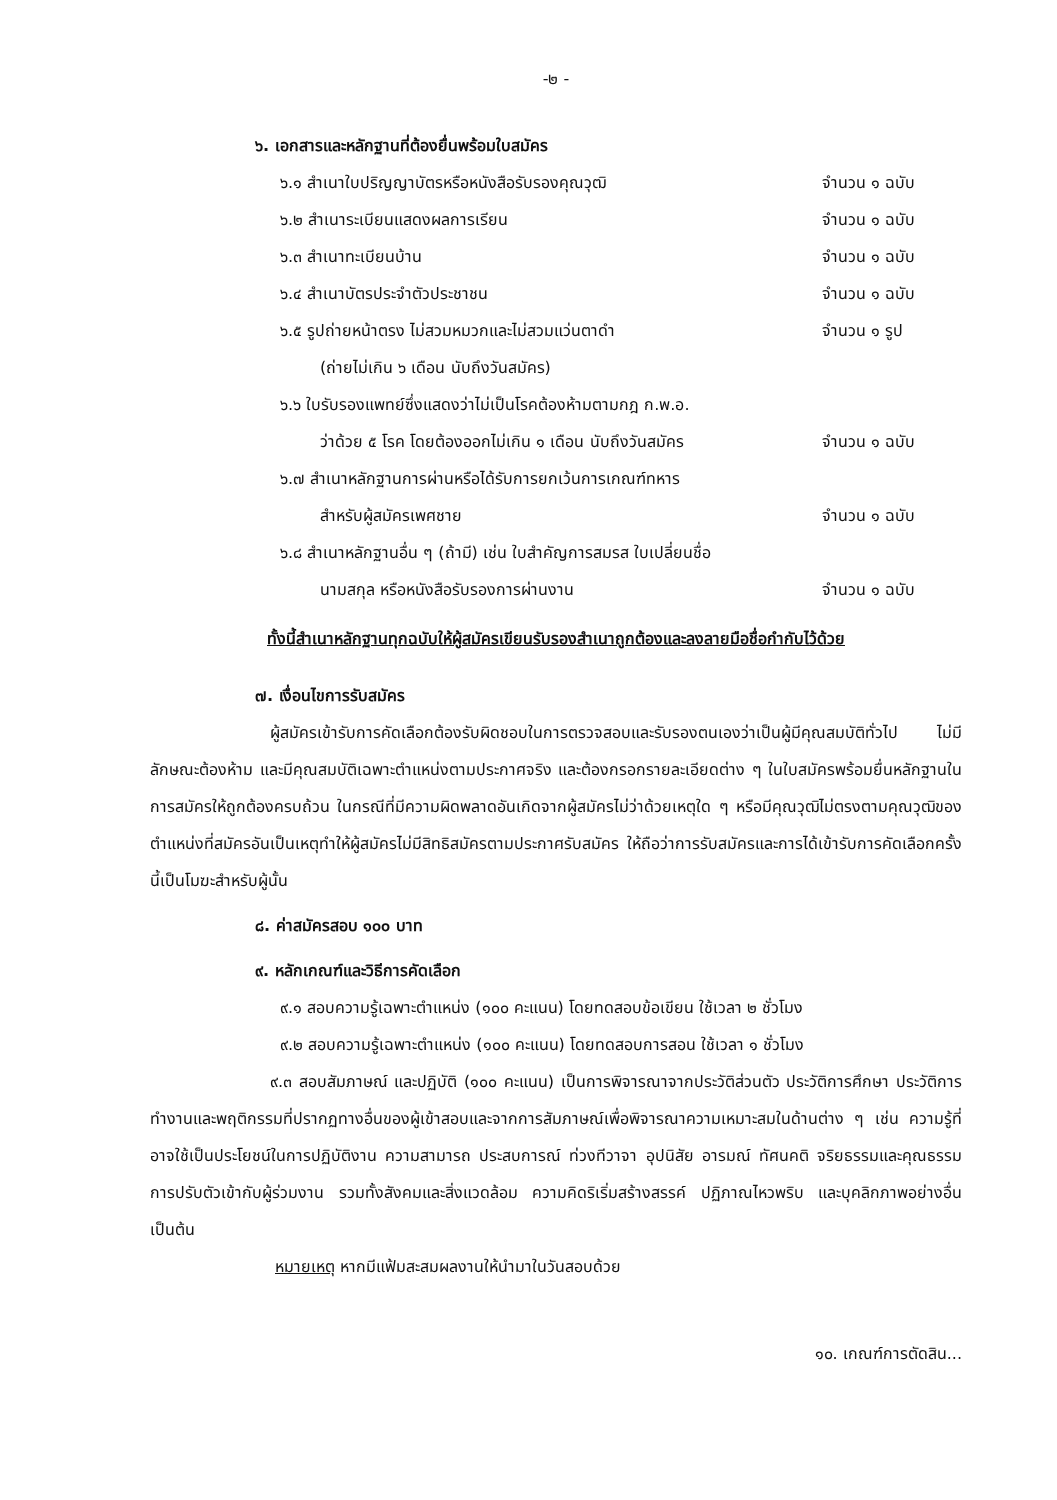-๒ -
๖. เอกสารและหลักฐานที่ต้องยื่นพร้อมใบสมัคร
๖.๑ สำเนาใบปริญญาบัตรหรือหนังสือรับรองคุณวุฒิ
จำนวน ๑ ฉบับ
๖.๒ สำเนาระเบียนแสดงผลการเรียน จำนวน ๑ ฉบับ
๖.๓ สำเนาทะเบียนบ้าน จำนวน ๑ ฉบับ
๖.๔ สำเนาบัตรประจำตัวประชาชน จำนวน ๑ ฉบับ
๖.๕ รูปถ่ายหน้าตรง ไม่สวมหมวกและไม่สวมแว่นตาดำ
จำนวน ๑ รูป
(ถ่ายไม่เกิน ๖ เดือน นับถึงวันสมัคร)
๖.๖ ใบรับรองแพทย์ซึ่งแสดงว่าไม่เป็นโรคต้องห้ามตามกฎ ก.พ.อ.
ว่าด้วย ๕ โรค โดยต้องออกไม่เกิน ๑ เดือน นับถึงวันสมัคร
จำนวน ๑ ฉบับ
๖.๗ สำเนาหลักฐานการผ่านหรือได้รับการยกเว้นการเกณฑ์ทหาร
สำหรับผู้สมัครเพศชาย จำนวน ๑ ฉบับ
๖.๘ สำเนาหลักฐานอื่น ๆ (ถ้ามี) เช่น ใบสำคัญการสมรส ใบเปลี่ยนชื่อ
นามสกุล หรือหนังสือรับรองการผ่านงาน
จำนวน ๑ ฉบับ
ทั้งนี้สำเนาหลักฐานทุกฉบับให้ผู้สมัครเขียนรับรองสำเนาถูกต้องและลงลายมือชื่อกำกับไว้ด้วย
๗. เงื่อนไขการรับสมัคร
ผู้สมัครเข้ารับการคัดเลือกต้องรับผิดชอบในการตรวจสอบและรับรองตนเองว่าเป็นผู้มีคุณสมบัติทั่วไป ไม่มีลักษณะต้องห้าม และมีคุณสมบัติเฉพาะตำแหน่งตามประกาศจริง และต้องกรอกรายละเอียดต่าง ๆ ในใบสมัครพร้อมยื่นหลักฐานในการสมัครให้ถูกต้องครบถ้วน ในกรณีที่มีความผิดพลาดอันเกิดจากผู้สมัครไม่ว่าด้วยเหตุใด ๆ หรือมีคุณวุฒิไม่ตรงตามคุณวุฒิของตำแหน่งที่สมัครอันเป็นเหตุทำให้ผู้สมัครไม่มีสิทธิสมัครตามประกาศรับสมัคร ให้ถือว่าการรับสมัครและการได้เข้ารับการคัดเลือกครั้งนี้เป็นโมฆะสำหรับผู้นั้น
๘. ค่าสมัครสอบ ๑๐๐ บาท
๙. หลักเกณฑ์และวิธีการคัดเลือก
๙.๑ สอบความรู้เฉพาะตำแหน่ง (๑๐๐ คะแนน) โดยทดสอบข้อเขียน ใช้เวลา ๒ ชั่วโมง
๙.๒ สอบความรู้เฉพาะตำแหน่ง (๑๐๐ คะแนน) โดยทดสอบการสอน ใช้เวลา ๑ ชั่วโมง
๙.๓ สอบสัมภาษณ์ และปฏิบัติ (๑๐๐ คะแนน) เป็นการพิจารณาจากประวัติส่วนตัว ประวัติการศึกษา ประวัติการทำงานและพฤติกรรมที่ปรากฏทางอื่นของผู้เข้าสอบและจากการสัมภาษณ์เพื่อพิจารณาความเหมาะสมในด้านต่าง ๆ เช่น ความรู้ที่อาจใช้เป็นประโยชน์ในการปฏิบัติงาน ความสามารถ ประสบการณ์ ท่วงทีวาจา อุปนิสัย อารมณ์ ทัศนคติ จริยธรรมและคุณธรรม การปรับตัวเข้ากับผู้ร่วมงาน รวมทั้งสังคมและสิ่งแวดล้อม ความคิดริเริ่มสร้างสรรค์ ปฏิภาณไหวพริบ และบุคลิกภาพอย่างอื่น เป็นต้น
หมายเหตุ หากมีแฟ้มสะสมผลงานให้นำมาในวันสอบด้วย
๑๐. เกณฑ์การตัดสิน...